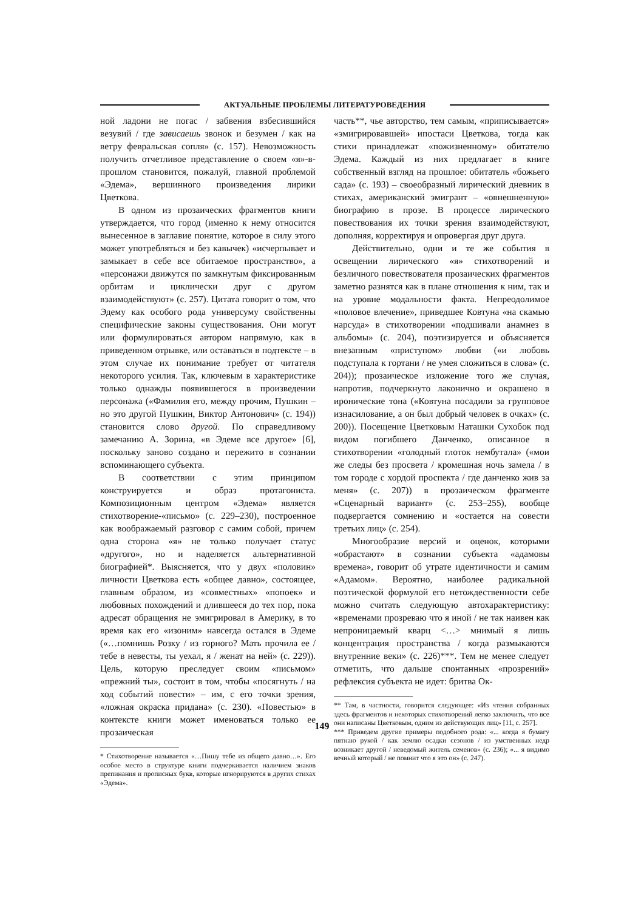АКТУАЛЬНЫЕ ПРОБЛЕМЫ ЛИТЕРАТУРОВЕДЕНИЯ
ной ладони не погас / забвения взбесившийся везувий / где зависаешь звонок и безумен / как на ветру февральская сопля» (с. 157). Невозможность получить отчетливое представление о своем «я»-в-прошлом становится, пожалуй, главной проблемой «Эдема», вершинного произведения лирики Цветкова.
В одном из прозаических фрагментов книги утверждается, что город (именно к нему относится вынесенное в заглавие понятие, которое в силу этого может употребляться и без кавычек) «исчерпывает и замыкает в себе все обитаемое пространство», а «персонажи движутся по замкнутым фиксированным орбитам и циклически друг с другом взаимодействуют» (с. 257). Цитата говорит о том, что Эдему как особого рода универсуму свойственны специфические законы существования. Они могут или формулироваться автором напрямую, как в приведенном отрывке, или оставаться в подтексте – в этом случае их понимание требует от читателя некоторого усилия. Так, ключевым в характеристике только однажды появившегося в произведении персонажа («Фамилия его, между прочим, Пушкин – но это другой Пушкин, Виктор Антонович» (с. 194)) становится слово другой. По справедливому замечанию А. Зорина, «в Эдеме все другое» [6], поскольку заново создано и пережито в сознании вспоминающего субъекта.
В соответствии с этим принципом конструируется и образ протагониста. Композиционным центром «Эдема» является стихотворение-«письмо» (с. 229–230), построенное как воображаемый разговор с самим собой, причем одна сторона «я» не только получает статус «другого», но и наделяется альтернативной биографией*. Выясняется, что у двух «половин» личности Цветкова есть «общее давно», состоящее, главным образом, из «совместных» «попоек» и любовных похождений и длившееся до тех пор, пока адресат обращения не эмигрировал в Америку, в то время как его «изоним» навсегда остался в Эдеме («…помнишь Розку / из горного? Мать прочила ее / тебе в невесты, ты уехал, я / женат на ней» (с. 229)). Цель, которую преследует своим «письмом» «прежний ты», состоит в том, чтобы «посягнуть / на ход событий повести» – им, с его точки зрения, «ложная окраска придана» (с. 230). «Повестью» в контексте книги может именоваться только ее прозаическая
* Стихотворение называется «…Пишу тебе из общего давно…». Его особое место в структуре книги подчеркивается наличием знаков препинания и прописных букв, которые игнорируются в других стихах «Эдема».
часть**, чье авторство, тем самым, «приписывается» «эмигрировавшей» ипостаси Цветкова, тогда как стихи принадлежат «пожизненному» обитателю Эдема. Каждый из них предлагает в книге собственный взгляд на прошлое: обитатель «божьего сада» (с. 193) – своеобразный лирический дневник в стихах, американский эмигрант – «овнешненную» биографию в прозе. В процессе лирического повествования их точки зрения взаимодействуют, дополняя, корректируя и опровергая друг друга.
Действительно, одни и те же события в освещении лирического «я» стихотворений и безличного повествователя прозаических фрагментов заметно разнятся как в плане отношения к ним, так и на уровне модальности факта. Непреодолимое «половое влечение», приведшее Ковтуна «на скамью нарсуда» в стихотворении «подшивали анамнез в альбомы» (с. 204), поэтизируется и объясняется внезапным «приступом» любви («и любовь подступала к гортани / не умея сложиться в слова» (с. 204)); прозаическое изложение того же случая, напротив, подчеркнуто лаконично и окрашено в иронические тона («Ковтуна посадили за групповое изнасилование, а он был добрый человек в очках» (с. 200)). Посещение Цветковым Наташки Сухобок под видом погибшего Данченко, описанное в стихотворении «голодный глоток нембутала» («мои же следы без просвета / кромешная ночь замела / в том городе с хордой проспекта / где данченко жив за меня» (с. 207)) в прозаическом фрагменте «Сценарный вариант» (с. 253–255), вообще подвергается сомнению и «остается на совести третьих лиц» (с. 254).
Многообразие версий и оценок, которыми «обрастают» в сознании субъекта «адамовы времена», говорит об утрате идентичности и самим «Адамом». Вероятно, наиболее радикальной поэтической формулой его нетождественности себе можно считать следующую автохарактеристику: «временами прозреваю что я иной / не так наивен как непроницаемый кварц <…> мнимый я лишь концентрация пространства / когда размыкаются внутренние веки» (с. 226)***. Тем не менее следует отметить, что дальше спонтанных «прозрений» рефлексия субъекта не идет: бритва Ок-
** Там, в частности, говорится следующее: «Из чтения собранных здесь фрагментов и некоторых стихотворений легко заключить, что все они написаны Цветковым, одним из действующих лиц» [11, с. 257].
*** Приведем другие примеры подобного рода: «... когда я бумагу пятнаю рукой / как землю осадки сезонов / из умственных недр возникает другой / неведомый житель семенов» (с. 236); «... я видимо вечный который / не помнит что я это он» (с. 247).
149